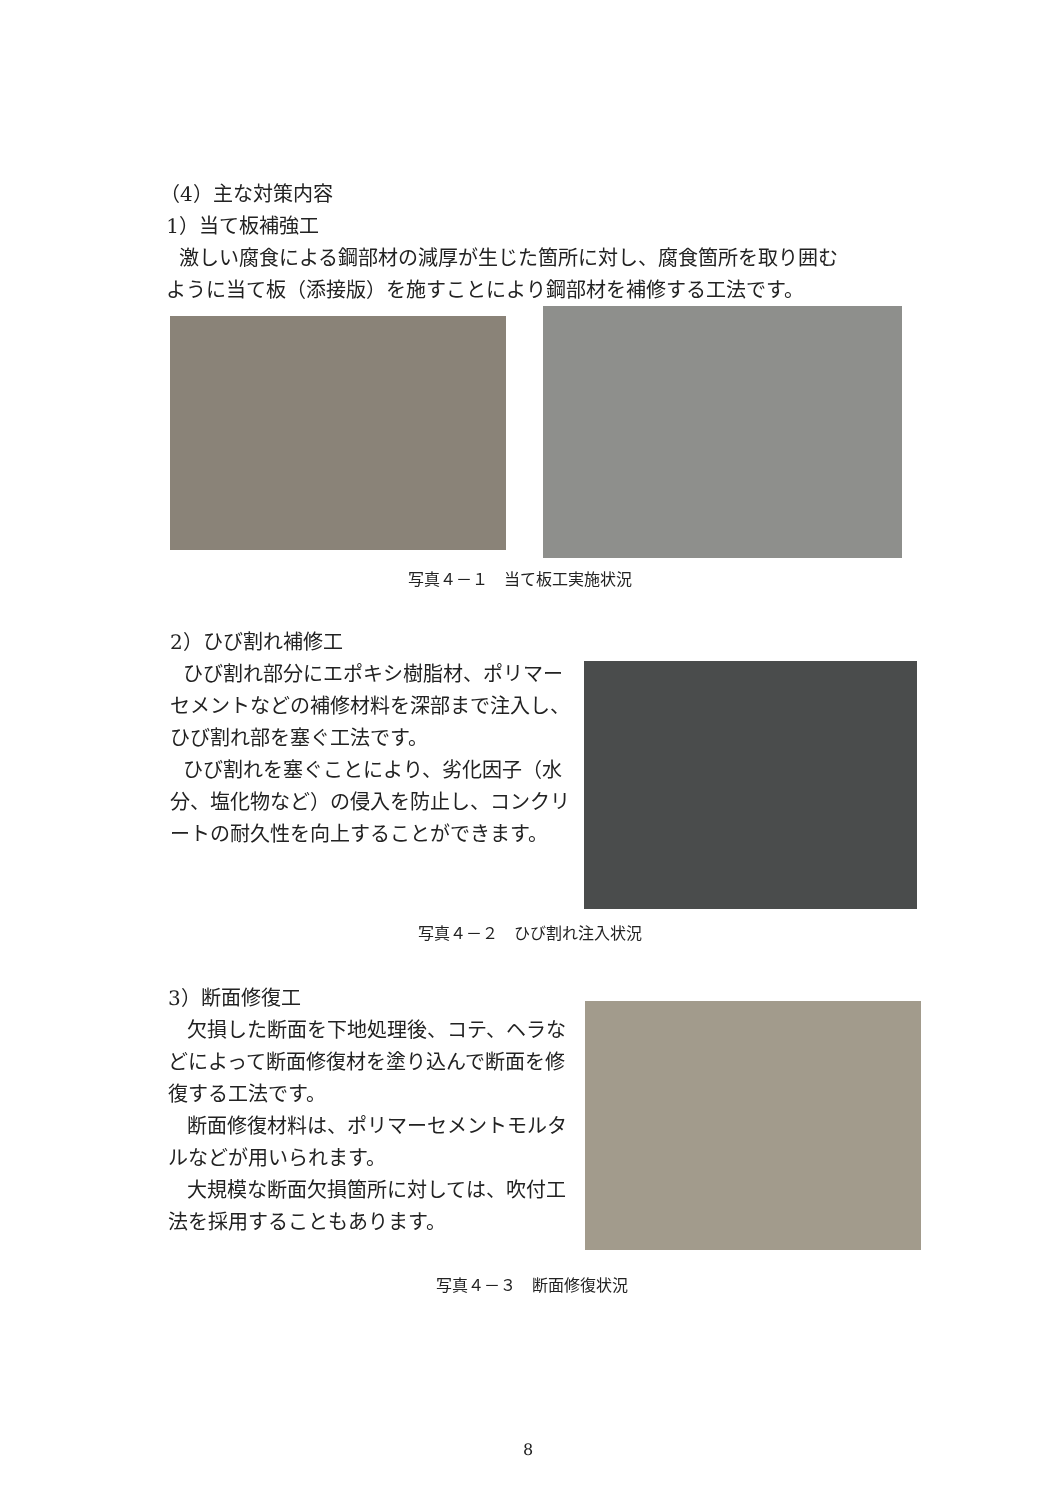（4）主な対策内容
1）当て板補強工
激しい腐食による鋼部材の減厚が生じた箇所に対し、腐食箇所を取り囲む
ように当て板（添接版）を施すことにより鋼部材を補修する工法です。
写真４－１　当て板工実施状況
2）ひび割れ補修工
ひび割れ部分にエポキシ樹脂材、ポリマーセメントなどの補修材料を深部まで注入し、ひび割れ部を塞ぐ工法です。
ひび割れを塞ぐことにより、劣化因子（水分、塩化物など）の侵入を防止し、コンクリートの耐久性を向上することができます。
写真４－２　ひび割れ注入状況
3）断面修復工
欠損した断面を下地処理後、コテ、ヘラなどによって断面修復材を塗り込んで断面を修復する工法です。
断面修復材料は、ポリマーセメントモルタルなどが用いられます。
大規模な断面欠損箇所に対しては、吹付工法を採用することもあります。
写真４－３　断面修復状況
8